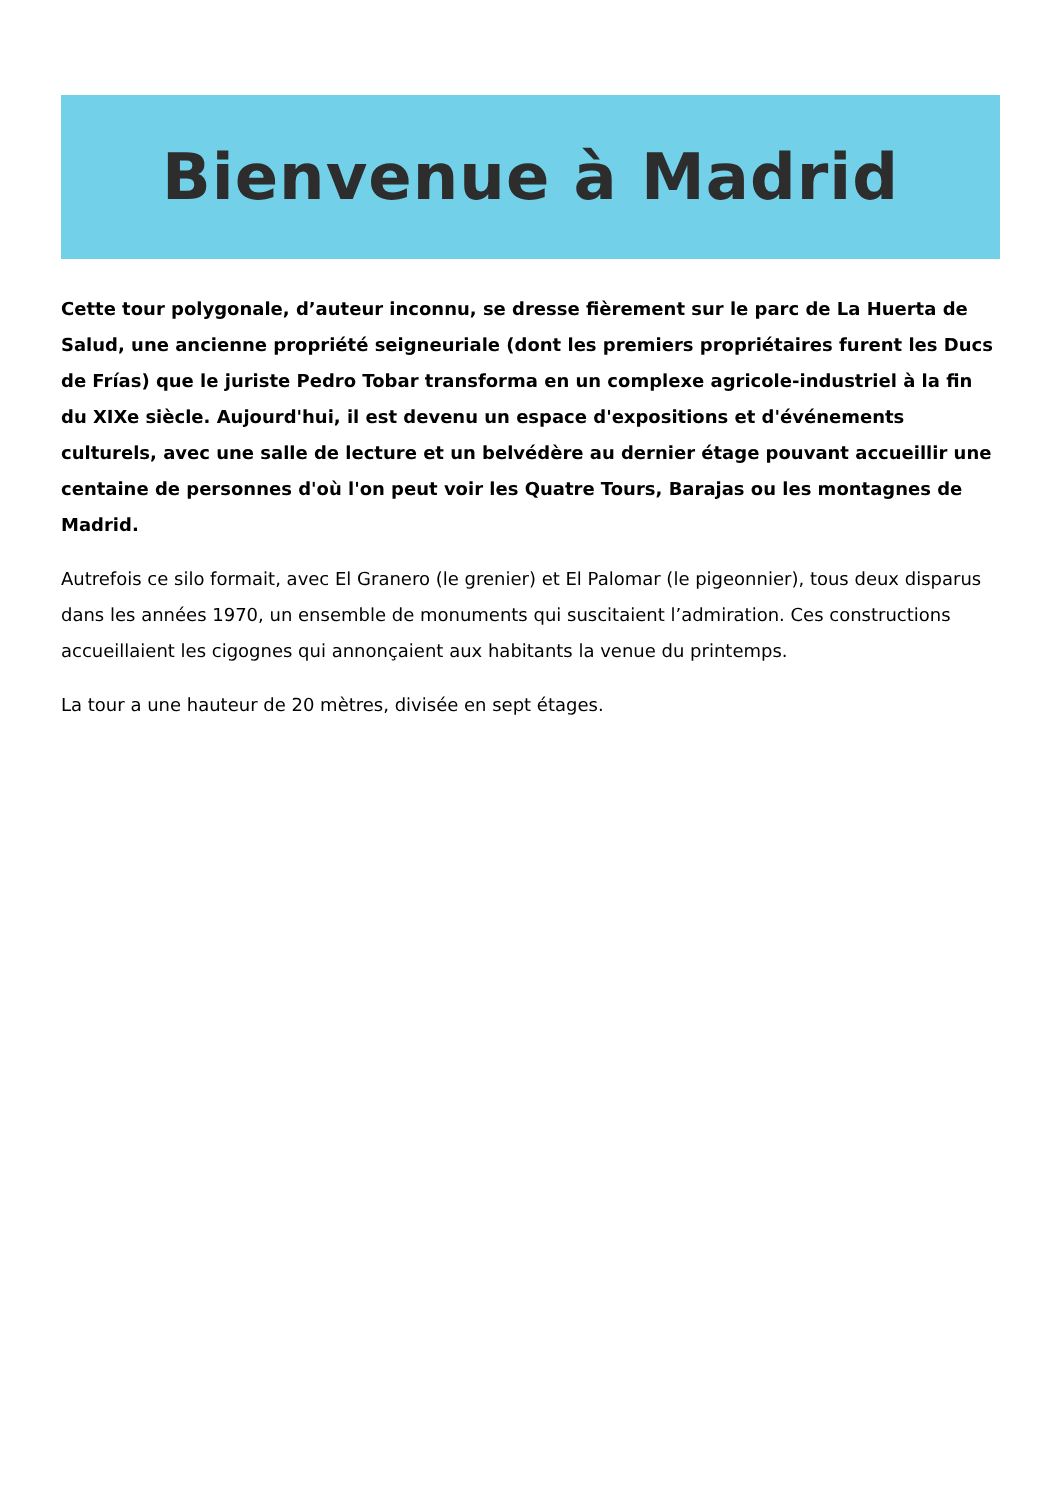Bienvenue à Madrid
Cette tour polygonale, d’auteur inconnu, se dresse fièrement sur le parc de La Huerta de Salud, une ancienne propriété seigneuriale (dont les premiers propriétaires furent les Ducs de Frías) que le juriste Pedro Tobar transforma en un complexe agricole-industriel à la fin du XIXe siècle. Aujourd'hui, il est devenu un espace d'expositions et d'événements culturels, avec une salle de lecture et un belvédère au dernier étage pouvant accueillir une centaine de personnes d'où l'on peut voir les Quatre Tours, Barajas ou les montagnes de Madrid.
Autrefois ce silo formait, avec El Granero (le grenier) et El Palomar (le pigeonnier), tous deux disparus dans les années 1970, un ensemble de monuments qui suscitaient l’admiration. Ces constructions accueillaient les cigognes qui annonçaient aux habitants la venue du printemps.
La tour a une hauteur de 20 mètres, divisée en sept étages.